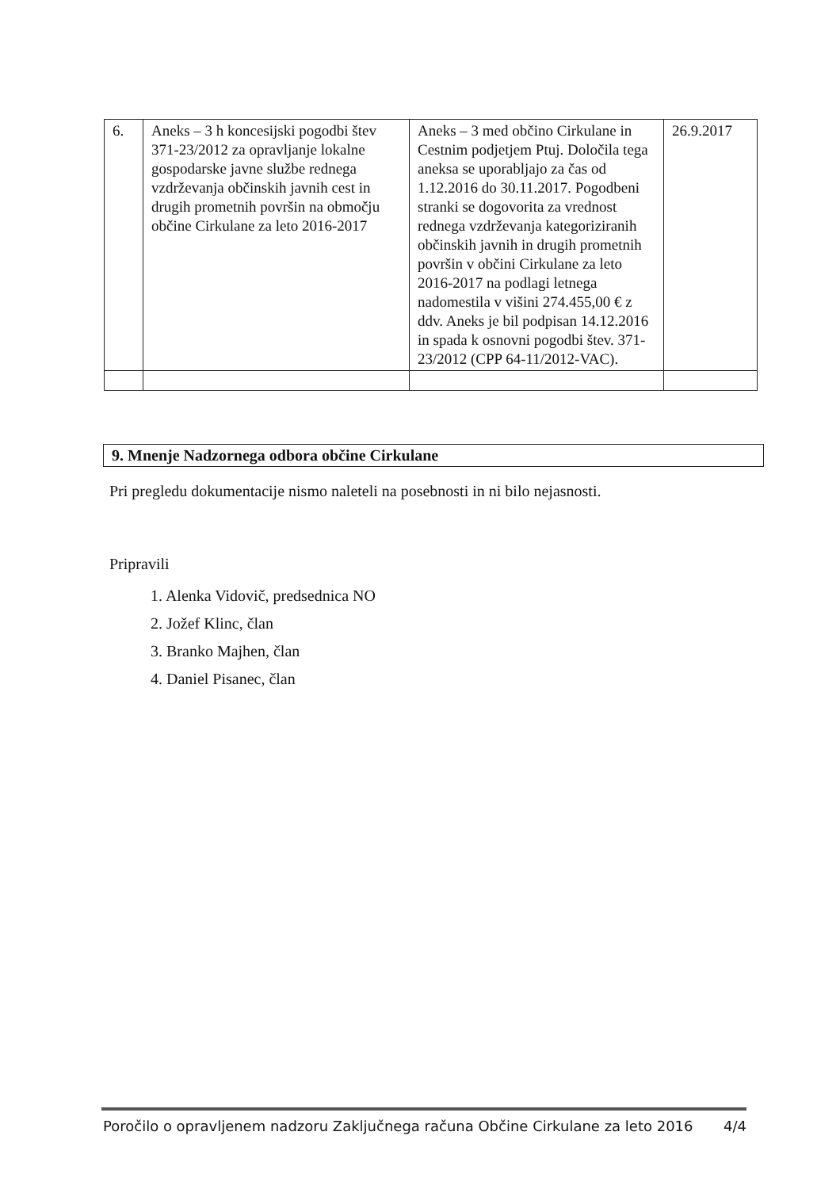| 6. | Aneks – 3 h koncesijski pogodbi štev 371-23/2012 za opravljanje lokalne gospodarske javne službe rednega vzdrževanja občinskih javnih cest in drugih prometnih površin na območju občine Cirkulane za leto 2016-2017 | Aneks – 3 med občino Cirkulane in Cestnim podjetjem Ptuj. Določila tega aneksa se uporabljajo za čas od 1.12.2016 do 30.11.2017. Pogodbeni stranki se dogovorita za vrednost rednega vzdrževanja kategoriziranih občinskih javnih in drugih prometnih površin v občini Cirkulane za leto 2016-2017 na podlagi letnega nadomestila v višini 274.455,00 € z ddv. Aneks je bil podpisan 14.12.2016 in spada k osnovni pogodbi štev. 371-23/2012 (CPP 64-11/2012-VAC). | 26.9.2017 |
9. Mnenje Nadzornega odbora občine Cirkulane
Pri pregledu dokumentacije nismo naleteli na posebnosti in ni bilo nejasnosti.
Pripravili
1. Alenka Vidovič, predsednica NO
2. Jožef Klinc, član
3. Branko Majhen, član
4. Daniel Pisanec, član
Poročilo o opravljenem nadzoru Zaključnega računa Občine Cirkulane za leto 2016 4/4